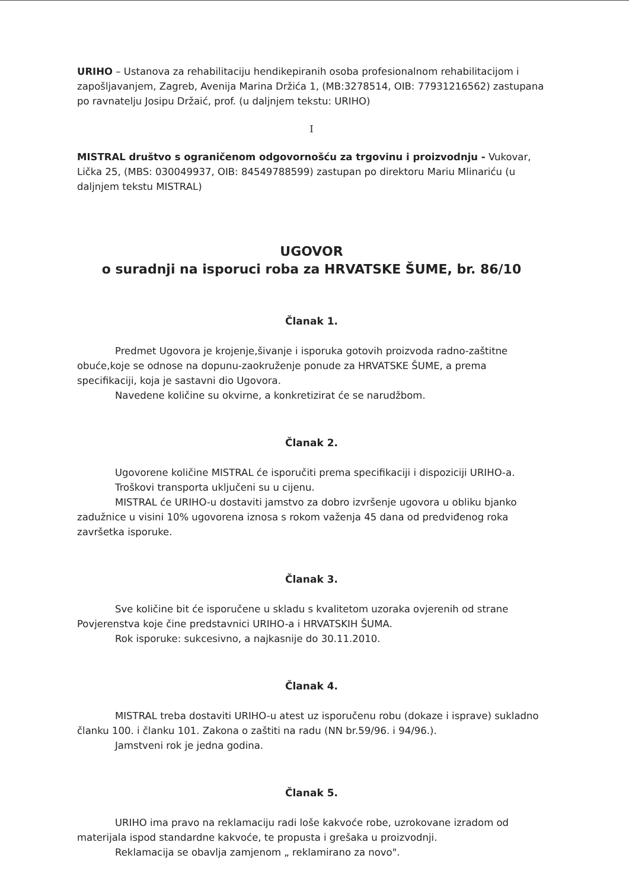URIHO – Ustanova za rehabilitaciju hendikepiranih osoba profesionalnom rehabilitacijom i zapošljavanjem, Zagreb, Avenija Marina Držića 1, (MB:3278514, OIB: 77931216562) zastupana po ravnatelju Josipu Držaić, prof. (u daljnjem tekstu: URIHO)
I
MISTRAL društvo s ograničenom odgovornošću za trgovinu i proizvodnju - Vukovar, Lička 25, (MBS: 030049937, OIB: 84549788599) zastupan po direktoru Mariu Mlinariću (u daljnjem tekstu MISTRAL)
UGOVOR
o suradnji na isporuci roba za HRVATSKE ŠUME, br. 86/10
Članak 1.
Predmet Ugovora je krojenje,šivanje i isporuka gotovih proizvoda radno-zaštitne obuće,koje se odnose na dopunu-zaokruženje ponude za HRVATSKE ŠUME, a prema specifikaciji, koja je sastavni dio Ugovora.
Navedene količine su okvirne, a konkretizirat će se narudžbom.
Članak 2.
Ugovorene količine MISTRAL će isporučiti prema specifikaciji i dispoziciji URIHO-a.
Troškovi transporta uključeni su u cijenu.
MISTRAL će URIHO-u dostaviti jamstvo za dobro izvršenje ugovora u obliku bjanko zadužnice u visini 10% ugovorena iznosa s rokom važenja 45 dana od predviđenog roka završetka isporuke.
Članak 3.
Sve količine bit će isporučene u skladu s kvalitetom uzoraka ovjerenih od strane Povjerenstva koje čine predstavnici URIHO-a i HRVATSKIH ŠUMA.
Rok isporuke: sukcesivno, a najkasnije do 30.11.2010.
Članak 4.
MISTRAL treba dostaviti URIHO-u atest uz isporučenu robu (dokaze i isprave) sukladno članku 100. i članku 101. Zakona o zaštiti na radu (NN br.59/96. i 94/96.).
Jamstveni rok je jedna godina.
Članak 5.
URIHO ima pravo na reklamaciju radi loše kakvoće robe, uzrokovane izradom od materijala ispod standardne kakvoće, te propusta i grešaka u proizvodnji.
Reklamacija se obavlja zamjenom „ reklamirano za novo".